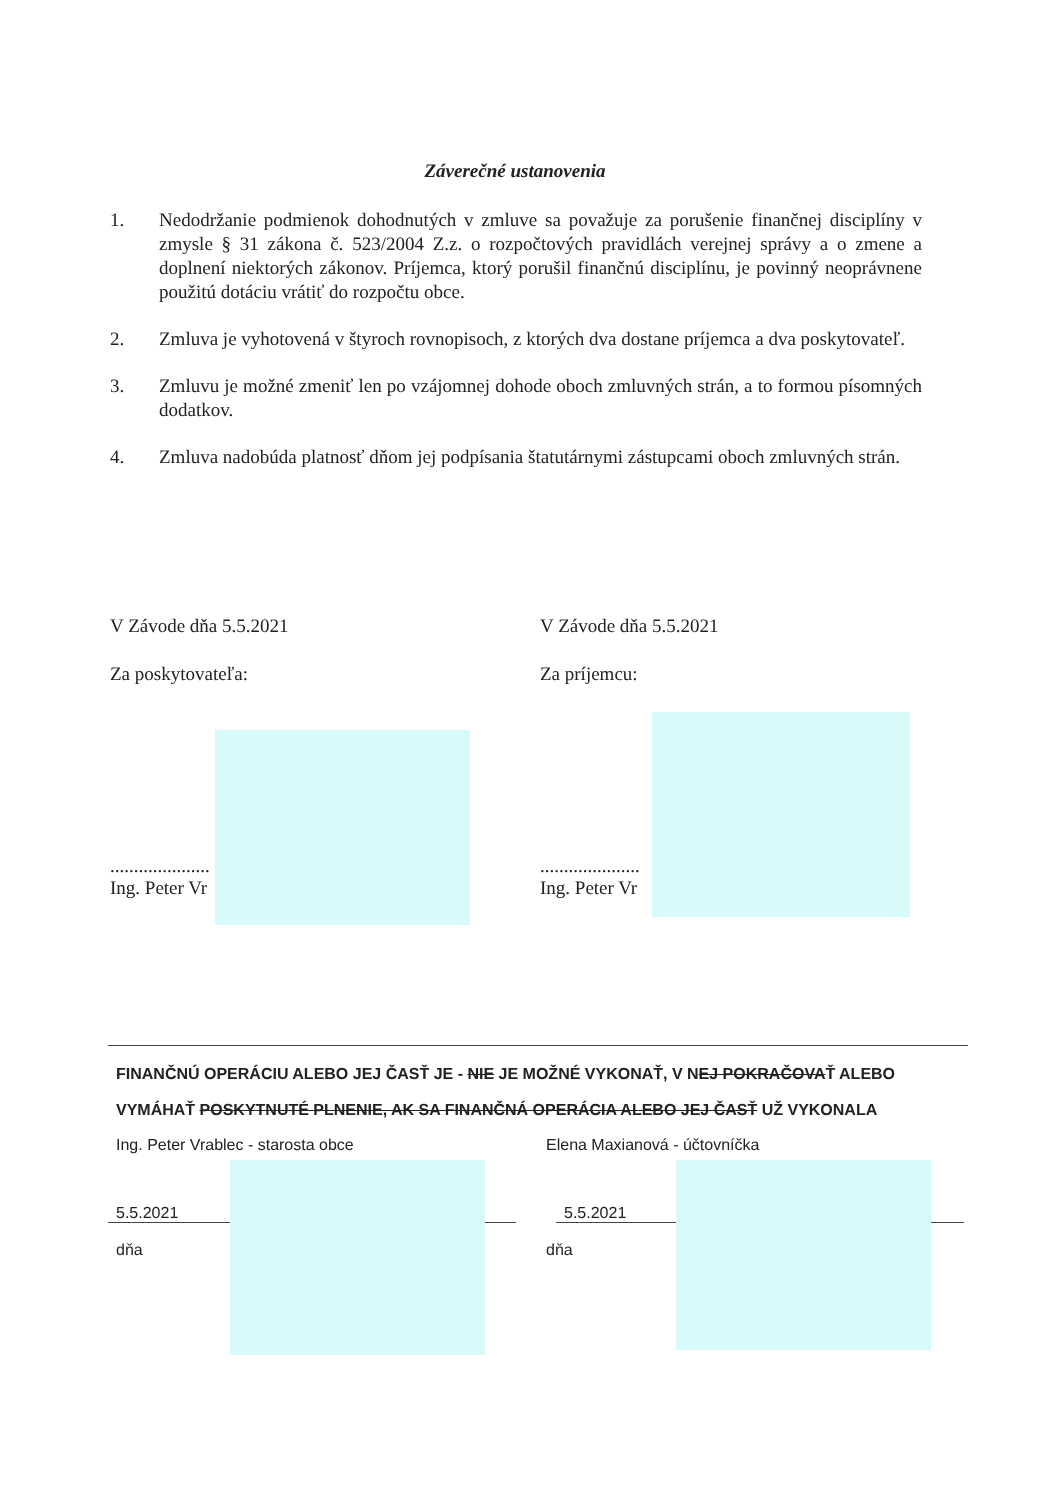Záverečné ustanovenia
1. Nedodržanie podmienok dohodnutých v zmluve sa považuje za porušenie finančnej disciplíny v zmysle § 31 zákona č. 523/2004 Z.z. o rozpočtových pravidlách verejnej správy a o zmene a doplnení niektorých zákonov. Príjemca, ktorý porušil finančnú disciplínu, je povinný neoprávnene použitú dotáciu vrátiť do rozpočtu obce.
2. Zmluva je vyhotovená v štyroch rovnopisoch, z ktorých dva dostane príjemca a dva poskytovateľ.
3. Zmluvu je možné zmeniť len po vzájomnej dohode oboch zmluvných strán, a to formou písomných dodatkov.
4. Zmluva nadobúda platnosť dňom jej podpísania štatutárnymi zástupcami oboch zmluvných strán.
V Závode dňa 5.5.2021
Za poskytovateľa:
.....................
Ing. Peter Vr
V Závode dňa 5.5.2021
Za príjemcu:
.....................
Ing. Peter Vr
FINANČNÚ OPERÁCIU ALEBO JEJ ČASŤ JE - NIE JE MOŽNÉ VYKONAŤ, V NEJ POKRAČOVAŤ ALEBO
VYMÁHAŤ POSKYTNUTÉ PLNENIE, AK SA FINANČNÁ OPERÁCIA ALEBO JEJ ČASŤ UŽ VYKONALA
Ing. Peter Vrablec - starosta obce Elena Maxianová - účtovníčka
5.5.2021 5.5.2021
dňa dňa